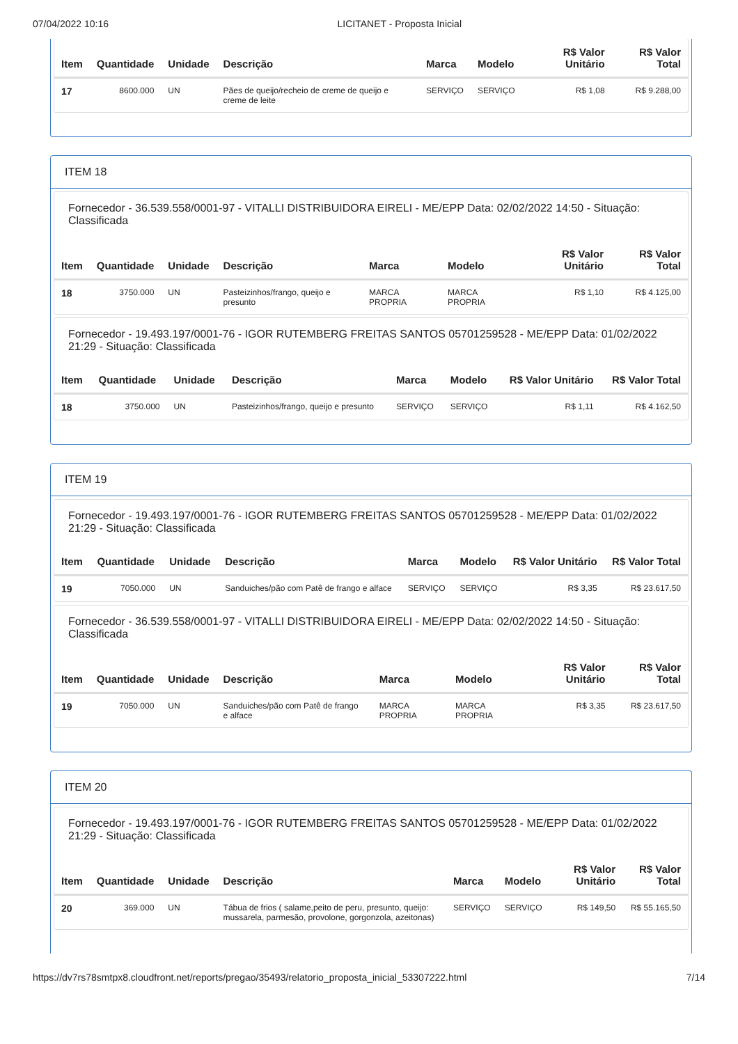07/04/2022 10:16 LICITANET - Proposta Inicial
| Item | Quantidade | Unidade | Descrição | Marca | Modelo | R$ Valor Unitário | R$ Valor Total |
| --- | --- | --- | --- | --- | --- | --- | --- |
| 17 | 8600.000 | UN | Pães de queijo/recheio de creme de queijo e creme de leite | SERVIÇO | SERVIÇO | R$ 1,08 | R$ 9.288,00 |
ITEM 18
Fornecedor - 36.539.558/0001-97 - VITALLI DISTRIBUIDORA EIRELI - ME/EPP Data: 02/02/2022 14:50 - Situação: Classificada
| Item | Quantidade | Unidade | Descrição | Marca | Modelo | R$ Valor Unitário | R$ Valor Total |
| --- | --- | --- | --- | --- | --- | --- | --- |
| 18 | 3750.000 | UN | Pasteizinhos/frango, queijo e presunto | MARCA PROPRIA | MARCA PROPRIA | R$ 1,10 | R$ 4.125,00 |
Fornecedor - 19.493.197/0001-76 - IGOR RUTEMBERG FREITAS SANTOS 05701259528 - ME/EPP Data: 01/02/2022 21:29 - Situação: Classificada
| Item | Quantidade | Unidade | Descrição | Marca | Modelo | R$ Valor Unitário | R$ Valor Total |
| --- | --- | --- | --- | --- | --- | --- | --- |
| 18 | 3750.000 | UN | Pasteizinhos/frango, queijo e presunto | SERVIÇO | SERVIÇO | R$ 1,11 | R$ 4.162,50 |
ITEM 19
Fornecedor - 19.493.197/0001-76 - IGOR RUTEMBERG FREITAS SANTOS 05701259528 - ME/EPP Data: 01/02/2022 21:29 - Situação: Classificada
| Item | Quantidade | Unidade | Descrição | Marca | Modelo | R$ Valor Unitário | R$ Valor Total |
| --- | --- | --- | --- | --- | --- | --- | --- |
| 19 | 7050.000 | UN | Sanduiches/pão com Patê de frango e alface | SERVIÇO | SERVIÇO | R$ 3,35 | R$ 23.617,50 |
Fornecedor - 36.539.558/0001-97 - VITALLI DISTRIBUIDORA EIRELI - ME/EPP Data: 02/02/2022 14:50 - Situação: Classificada
| Item | Quantidade | Unidade | Descrição | Marca | Modelo | R$ Valor Unitário | R$ Valor Total |
| --- | --- | --- | --- | --- | --- | --- | --- |
| 19 | 7050.000 | UN | Sanduiches/pão com Patê de frango e alface | MARCA PROPRIA | MARCA PROPRIA | R$ 3,35 | R$ 23.617,50 |
ITEM 20
Fornecedor - 19.493.197/0001-76 - IGOR RUTEMBERG FREITAS SANTOS 05701259528 - ME/EPP Data: 01/02/2022 21:29 - Situação: Classificada
| Item | Quantidade | Unidade | Descrição | Marca | Modelo | R$ Valor Unitário | R$ Valor Total |
| --- | --- | --- | --- | --- | --- | --- | --- |
| 20 | 369.000 | UN | Tábua de frios ( salame,peito de peru, presunto, queijo: mussarela, parmesão, provolone, gorgonzola, azeitonas) | SERVIÇO | SERVIÇO | R$ 149,50 | R$ 55.165,50 |
https://dv7rs78smtpx8.cloudfront.net/reports/pregao/35493/relatorio_proposta_inicial_53307222.html 7/14